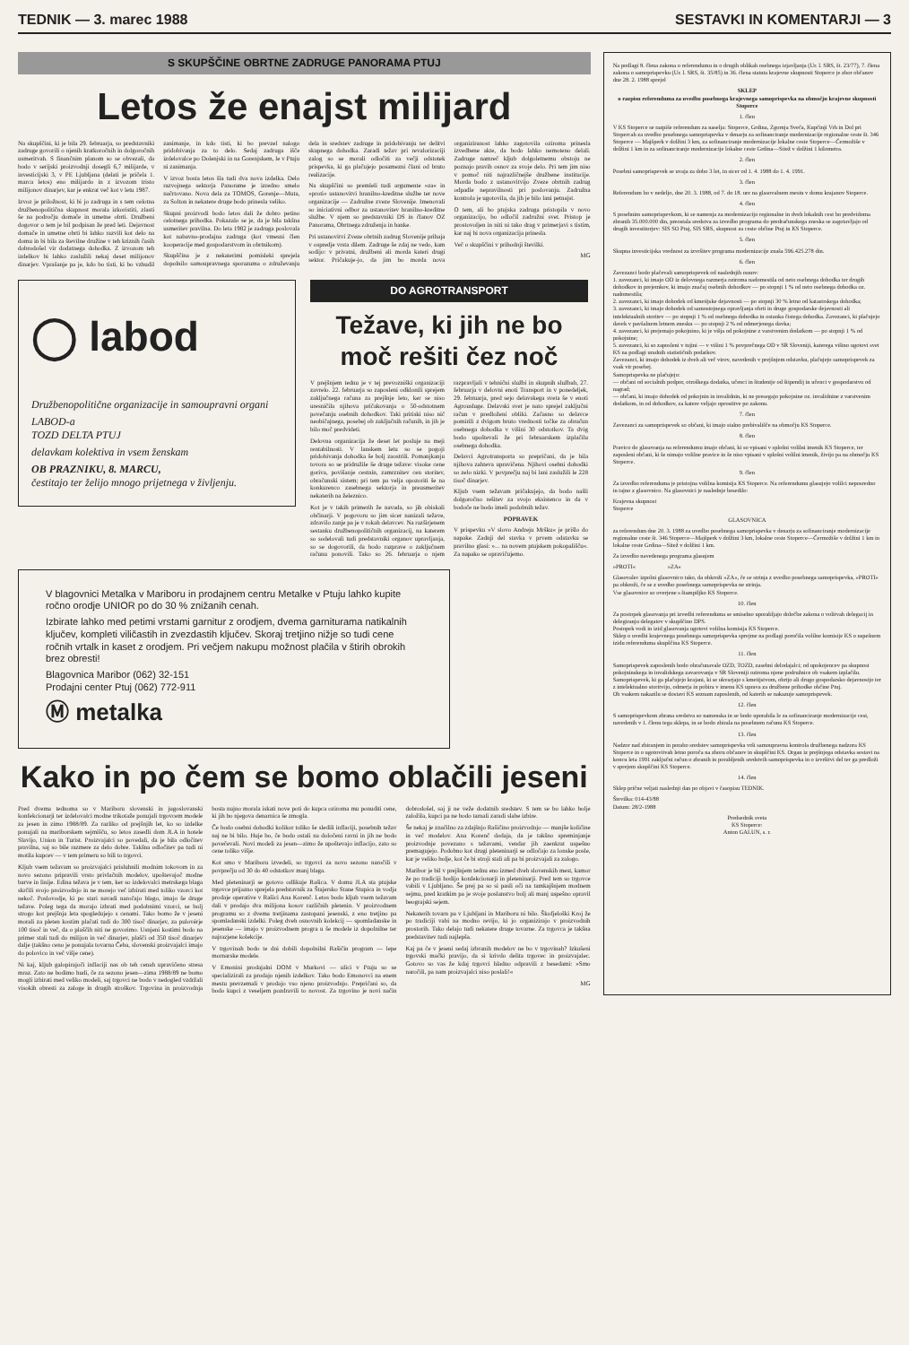TEDNIK — 3. marec 1988 SESTAVKI IN KOMENTARJI — 3
S SKUPŠČINE OBRTNE ZADRUGE PANORAMA PTUJ
Letos že enajst milijard
Na skupščini, ki je bila 29. februarja, so predstavniki zadruge govorili o njenih kratkoročnih in dolgoročnih usmeritvah. S finančnim planom so se obvezali, da bodo v serijski proizvodnji dosegli 6,7 milijarde, v investicijski 3, v PE Ljubljana (delati je pričela 1. marca letos) eno milijardo in z izvozom tristo milijonov dinarjev, kar je enkrat več kot v letu 1987.
Izvoz je priložnost, ki bi jo zadruga in s tem celotna družbenopolitična skupnost morala izkoristiti, zlasti še na področju domače in umetne obrti. Družbeni dogovor o tem je bil podpisan že pred leti. Dejavnost domače in umetne obrti bi lahko razvili kot delo na domu in bi bila za številne družine v teh kriznih časih dobrodošel vir dodatnega dohodka. Z izvozom teh izdelkov bi lahko zaslužili nekaj deset milijonov dinarjev. Vprašanje pa je, kdo bo tisti, ki bo vzbudil zanimanje, in kdo tisti, ki bo prevzel nalogo pridobivanja za to delo. Sedaj zadruga išče izdelovalce po Dolenjski in na Gorenjskem, le v Ptuju ni zanimanja.
V izvoz bosta letos šla tudi dva nova izdelka. Delo razvojnega sektorja Panorame je izredno smelo načrtovano. Nova dela za TOMOS, Gorenje—Muta, za Solton in nekatere druge bodo prinesla veliko.
Skupni proizvodi bodo letos dali že dobro petino celotnega prihodka. Pokazalo se je, da je bila takšna usmeritev pravilna. Do leta 1982 je zadruga poslovala kot nabavno-prodajna zadruga (kot vmesni člen kooperacije med gospodarstvom in obrtnikom).
Skupščina je z nekaterimi pomisleki sprejela dopolnilo samoupravnega sporazuma o združevanju dela in sredstev zadruge in pridobivanju ter delitvi skupnega dohodka. Zaradi težav pri revalorizaciji zalog so se morali odločiti za večji odstotek prispevka, ki ga plačujejo posamezni člani od bruto realizacije.
Na skupščini so premleli tudi argumente »za« in »proti« ustanovitvi hranilno-kreditne službe ter nove organizacije — Zadružne zveze Slovenije. Imenovali so iniciativni odbor za ustanovitev hranilno-kreditne službe. V njem so predstavniki DS in članov OZ Panorama, Obrtnega združenja in banke.
Pri ustanovitvi Zveze obrtnih zadrug Slovenije prihaja v ospredje vrsta dilem. Zadruge še zdaj ne vedo, kam sodijo: v privatni, družbeni ali morda kateri drugi sektor. Pričakuje-jo, da jim bo morda nova organiziranost lahko zagotovila oziroma prinesla izvedbene akte, da bodo lahko nemoteno delali. Zadruge namreč kljub dolgoletnemu obstoju ne poznajo pravih osnov za svoje delo. Pri tem jim niso v pomoč niti najrazličnejše družbene institucije. Morda bodo z ustanovitvijo Zveze obrtnih zadrug odpadle nepravilnosti pri poslovanju. Zadružna kontrola je ugotovila, da jih je bilo lani petnajst.
O tem, ali bo ptujska zadruga pristopila v novo organizacijo, bo odločil zadružni svet. Pristop je prostovoljen in niti ni tako drag v primerjavi s tistim, kar naj bi nova organizacija prinesla.
Več o skupščini v prihodnji številki.
MG
◯ labod
Družbenopolitične organizacije in samoupravni organi
LABOD-a
TOZD DELTA PTUJ
delavkam kolektiva in vsem ženskam
OB PRAZNIKU, 8. MARCU,
čestitajo ter želijo mnogo prijetnega v življenju.
DO AGROTRANSPORT
Težave, ki jih ne bo moč rešiti čez noč
V prejšnjem tednu je v tej prevozniški organizaciji zavrelo. 22. februarja so zaposleni odklonili sprejem zaključnega računa za prejšnje leto, ker se niso uresničila njihova pričakovanja o 50-odstotnem povečanju osebnih dohodkov. Taki pritiski niso nič neobičajnega, posebej ob zaključnih računih, in jih je bilo moč predvideti.
Delovna organizacija že deset let posluje na meji rentabilnosti. V lanskem letu so se pogoji pridobivanja dohodka še bolj zaostrili. Pomanjkanju tovora so se pridružile še druge težave: visoke cene goriva, povišanje cestnin, zamrznitev cen storitev, obračunski sistem; pri tem pa velja opozoriti še na konkurenco zasebnega sektorja in preusmeritev nekaterih na železnico.
Kot je v takih primerih že navada, so jih obiskali občinarji. V pogovoru so jim sicer nanizali težave, zdravilo zanje pa je v rokah delavcev. Na razširjenem sestanku družbenopolitičnih organizacij, na katerem so sodelovali tudi predstavniki organov upravljanja, so se dogovorili, da bodo razprave o zaključnem računu ponovili. Tako so 26. februarja o njem razpravljali v tehnični službi in skupnih službah, 27. februarja v delovni enoti Transport in v ponedeljek, 29. februarja, pred sejo delavskega sveta še v enoti Agrousluge. Delavski svet je nato sprejel zaključni račun v predloženi obliki. Začasno so delavce pomirili z dvigom bruto vrednosti točke za obračun osebnega dohodka v višini 30 odstotkov. Ta dvig bodo upoštevali že pri februarskem izplačilu osebnega dohodka.
Delavci Agrotransporta so prepričani, da je bila njihova zahteva upravičena. Njihovi osebni dohodki so zelo nizki. V povprečju naj bi lani zaslužili le 228 tisoč dinarjev.
Kljub vsem težavam pričakujejo, da bodo našli dolgoročno rešitev za svojo eksistenco in da v bodoče ne bodo imeli podobnih težav.
POPRAVEK
V prispevku »V slovo Andreju Mršku« je prišlo do napake. Zadnji del stavka v prvem odstavku se pravilno glasi: »... na novem ptujskem pokopališču«. Za napako se opravičujemo.
V blagovnici Metalka v Mariboru in prodajnem centru Metalke v Ptuju lahko kupite ročno orodje UNIOR po do 30 % znižanih cenah.
Izbirate lahko med petimi vrstami garnitur z orodjem, dvema garniturama natikalnih ključev, kompleti viličastih in zvezdastih ključev. Skoraj tretjino nižje so tudi cene ročnih vrtalk in kaset z orodjem. Pri večjem nakupu možnost plačila v štirih obrokih brez obresti!
Blagovnica Maribor (062) 32-151
Prodajni center Ptuj (062) 772-911
Ⓜ metalka
Kako in po čem se bomo oblačili jeseni
Pred dvema tednoma so v Mariboru slovenski in jugoslovanski konfekcionarji ter izdelovalci modne trikotaže ponujali trgovcem modele za jesen in zimo 1988/89. Za razliko od prejšnjih let, ko so izdelke ponujali na mariborskem sejmišču, so letos zasedli dom JLA in hotele Slavijo, Union in Turist. Proizvajalci so povedali, da je bila odločitev pravilna, saj so bile razmere za delo dobre. Takšna odločitev pa tudi ni motila kupcev — v tem primeru so bili to trgovci.
Kljub vsem težavam so proizvajalci prisluhnili modnim tokovom in za novo sezono pripravili vrsto privlačnih modelov, upoštevajoč modne barve in linije. Edina težava je v tem, ker so izdelovalci metrskega blaga skrčili svojo proizvodnjo in ne morejo več izbirati med toliko vzorci kot nekoč. Poslovodje, ki po stari navadi naročajo blago, imajo še druge težave. Poleg tega da morajo izbrati med podobnimi vzorci, se bolj strogo kot prejšnja leta spogledujejo s cenami. Tako bomo že v jeseni morali za pleten kostim plačati tudi do 300 tisoč dinarjev, za pulovérje 100 tisoč in več, da o plaščih niti ne govorimo. Usnjeni kostimi bodo na primer stali tudi do milijon in več dinarjev, plašči od 350 tisoč dinarjev dalje (takšno ceno je ponujala tovarna Čeba, slovenski proizvajalci imajo do polovico in več višje cene).
Ni kaj, kljub galopirajoči inflaciji nas ob teh cenah upravičeno stresa mraz. Zato ne bodimo hudi, če za sezono jesen—zima 1988/89 ne bomo mogli izbirati med veliko modeli, saj trgovci ne bodo v nedogled vzdržali visokih obresti za zaloge in drugih stroškov. Trgovina in proizvodnja bosta nujno morala iskati nove poti do kupca oziroma mu ponuditi cene, ki jih bo njegova denarnica še zmogla.
Če bodo osebni dohodki kolikor toliko še sledili inflaciji, posebnih težav naj ne bi bilo. Huje bo, če bodo ostali na določeni ravni in jih ne bodo povečevali. Novi modeli za jesen—zimo že upoštevajo inflacijo, zato so cene tolikο višje.
Kot smo v Mariboru izvedeli, so trgovci za novo sezono naročili v povprečju od 30 do 40 odstotkov manj blaga.
Med pleteninarji se gotovo odlikuje Rašica. V domu JLA sta ptujske trgovce prijazno sprejela predstavnik za Štajersko Stane Stupica in vodja prodaje operative v Rašici Ana Korenč. Letos bodo kljub vsem težavam dali v prodajo dva milijona kosov različnih pletenin. V proizvodnem programu so z dvema tretjinama zastopani jesenski, z eno tretjino pa spomladanski izdelki. Poleg dveh osnovnih kolekcij — spomladanske in jesenske — imajo v proizvodnem progra u še modele iz dopolnilne ter najrazjene kolekcije.
V trgovinah bodo te dni dobili dopolnilni Rašičin program — lepe mornarske modele.
V Emonini prodajalni DOM v Murkovi — ulici v Ptuju so se specializirali za prodajo njenih izdelkov. Tako bodo Emonovci na enem mestu prevzemali v prodajo vso njeno proizvodnjo. Prepričani so, da bodo kupci z veseljem pozdravili to novost. Za trgovino je novi način dobrodošel, saj ji ne veže dodatnih sredstev. S tem se bo lahko bolje založila, kupci pa ne bodo tarnali zaradi slabe izbire.
Še nekaj je značilno za zdajšnjo Rašičino proizvodnjo — manjše količine in več modelov. Ana Korenč dodaja, da je takšno spreminjanje proizvodnje povezano s težavami, vendar jih zaenkrat uspešno premagujejo. Podobno kot drugi pleteninarji se odločajo za lonske posle, kar je veliko bolje, kot če bi stroji stali ali pa bi proizvajali za zalogo.
Maribor je bil v prejšnjem tednu eno izmed dveh slovenskih mest, kamor že po tradiciji hodijo konfekcionarji in pleteninarji. Pred tem so trgovce vabili v Ljubljano. Še prej pa so si pasli oči na tamkajšnjem modnem sejmu, pred kratkim pa je svoje poslanstvo bolj ali manj uspešno opravil beograjski sejem.
Nekaterih tovarn pa v Ljubljani in Mariboru ni bilo. Škofjeloški Kroj že po tradiciji vabi na modno revijo, ki jo organizirajo v proizvodnih prostorih. Tako delajo tudi nekatere druge tovarne. Za trgovca je takšna predstavitev tudi najlepša.
Kaj pa če v jeseni sedaj izbranih modelov ne bo v trgovinah? Izkušeni trgovski mački pravijo, da si krivdo delita trgovec in proizvajalec. Gotovo so vas že kdaj trgovci hladno odpravili z besedami: »Smo naročili, pa nam proizvajalci niso poslali!«
MG
Na podlagi 8. člena zakona o referendumu in o drugih oblikah osebnega izjavljanja (Ur. l. SRS, št. 23/77), 7. člena zakona o samoprispevku (Ur. l. SRS, št. 35/85) in 36. člena statuta krajevne skupnosti Stoperce je zbor občanov dne 28. 2. 1988 sprejel
SKLEP
o razpisu referenduma za uvedbo posebnega krajevnega samoprispevka na območju krajevne skupnosti Stoperce
1. člen
V KS Stoperce se razpiše referendum za naselja: Stoperce, Grdina, Zgornja Sveča, Kupčinji Vrh in Dol pri Stopercah za uvedbo posebnega samoprispevka v denarju za sofinanciranje modernizacije regionalne ceste št. 346 Stoperce — Majšperk v dolžini 3 km, za sofinanciranje modernizacije lokalne ceste Stoperce—Čermožiše v dolžini 1 km in za sofinanciranje modernizacije lokalne ceste Grdina—Sitež v dolžini 1 kilometra.
2. člen
Posebni samoprispevek se uvaja za dobo 3 let, in sicer od 1. 4. 1988 do 1. 4. 1991.
3. člen
Referendum bo v nedeljo, dne 20. 3. 1988, od 7. do 18. ure na glasovalnem mestu v domu krajanov Stoperce.
4. člen
S posebnim samoprispevkom, ki se namenja za modernizacijo regionalne in dveh lokalnih cest bo predvidoma zbranih 35.000.000 din, preostala sredstva za izvedbo programa do predračunskega zneska se zagotavljajo od drugih investitorjev: SIS SO Ptuj, SIS SRS, skupnost za ceste občine Ptuj in KS Stoperce.
5. člen
Skupna investicijska vrednost za izvršitev programa modernizacije znaša 596.425.278 din.
6. člen
Zavezanci bodo plačevali samoprispevek od naslednjih osnov:
1. zavezanci, ki imajo OD iz delovnega razmerja oziroma nadomestila od neto osebnega dohodka ter drugih dohodkov in prejemkov, ki imajo značaj osebnih dohodkov — po stopnji 1 % od neto osebnega dohodka oz. nadomestila;
2. zavezanci, ki imajo dohodek od kmetijske dejavnosti — po stopnji 30 % letno od katastrskega dohodka;
3. zavezanci, ki imajo dohodek od samostojnega opravljanja obrti in druge gospodarske dejavnosti ali intelektualnih storitev — po stopnji 1 % od osebnega dohodka in ostanka čistega dohodka. Zavezanci, ki plačujejo davek v pavšalnem letnem znesku — po stopnji 2 % od odmerjenega davka;
4. zavezanci, ki prejemajo pokojnino, ki je višja od pokojnine z varstvenim dodatkom — po stopnji 1 % od pokojnine;
5. zavezanci, ki so zaposleni v tujini — v višini 1 % povprečnega OD v SR Sloveniji, katerega višino ugotovi svet KS na podlagi uradnih statističnih podatkov.
Zavezanci, ki imajo dohodek iz dveh ali več virov, navedenih v prejšnjem odstavku, plačujejo samoprispevek za vsak vir posebej.
Samoprispevka ne plačujejo:
— občani od socialnih podpor, otroškega dodatka, učenci in študentje od štipendij in učenci v gospodarstvu od nagrad;
— občani, ki imajo dohodek od pokojnin in invalidnin, ki ne presegajo pokojnine oz. invalidnine z varstvenim dodatkom, in od dohodkov, za katere veljajo oprostitve po zakonu.
7. člen
Zavezanci za samoprispevek so občani, ki imajo stalno prebivališče na območju KS Stoperce.
8. člen
Pravico do glasovanja na referendumu imajo občani, ki so vpisani v splošni volilni imenik KS Stoperce, ter zaposleni občani, ki še nimajo volilne pravice in še niso vpisani v splošni volilni imenik, živijo pa na območju KS Stoperce.
9. člen
Za izvedbo referenduma je pristojna volilna komisija KS Stoperce. Na referendumu glasujejo volilci neposredno in tajno z glasovnico. Na glasovnici je naslednje besedilo:
Krajevna skupnost
Stoperce
GLASOVNICA
za referendum dne 20. 3. 1988 za uvedbo posebnega samoprispevka v denarju za sofinanciranje modernizacije regionalne ceste št. 346 Stoperce—Majšperk v dolžini 3 km, lokalne ceste Stoperce—Čermožiše v dolžini 1 km in lokalne ceste Grdina—Sitež v dolžini 1 km.
Za izvedbo navedenega programa glasujem
»PROTI« »ZA«
Glasovalec izpolni glasovnico tako, da obkroži »ZA«, če se strinja z uvedbo posebnega samoprispevka, »PROTI« pa obkroži, če se z uvedbo posebnega samoprispevka ne strinja.
Vse glasovnice so overjene s štampiljko KS Stoperce.
10. člen
Za postopek glasovanja pri izvedbi referenduma se smiselno uporabljajo določbe zakona o volitvah delegacij in delegiranju delegatov v skupščino DPS.
Postopek vodi in izid glasovanja ugotovi volilna komisija KS Stoperce.
Sklep o uvedbi krajevnega posebnega samoprispevka sprejme na podlagi poročila volilne komisije KS o uspešnem izidu referenduma skupščina KS Stoperce.
11. člen
Samoprispevek zaposlenih bodo obračunavale OZD, TOZD, zasebni delodajalci; od upokojencev pa skupnost pokojninskega in invalidskega zavarovanja v SR Sloveniji oziroma njene podružnice ob vsakem izplačilu.
Samoprispevek, ki ga plačujejo krajani, ki se ukvarjajo s kmetijstvom, obrtjo ali drugo gospodarsko dejavnostjo ter z intelektualno storitvijo, odmerja in pobira v imenu KS uprava za družbene prihodke občine Ptuj.
Ob vsakem nakazilu se dostavi KS seznam zaposlenih, od katerih se nakazuje samoprispevek.
12. člen
S samoprispevkom zbrana sredstva so namenska in se bodo uporabila le za sofinanciranje modernizacije cest, navedenih v 1. členu tega sklepa, in se bodo zbirala na posebnem računu KS Stoperce.
13. člen
Nadzor nad zbiranjem in porabo sredstev samoprispevka vrši samoupravna kontrola družbenega nadzora KS Stoperce in o ugotovitvah letno poroča na zboru občanov in skupščini KS. Organ iz prejšnjega odstavka sestavi na koncu leta 1991 zaključni račun o zbranih in porabljenih sredstvih samoprispevka in o izvršitvi del ter ga predloži v sprejem skupščini KS Stoperce.
14. člen
Sklep prične veljati naslednji dan po objavi v časopisu TEDNIK.
Številka: 014-43/88
Datum: 28/2-1988
Predsednik sveta
KS Stoperce:
Anton GALUN, s. r.